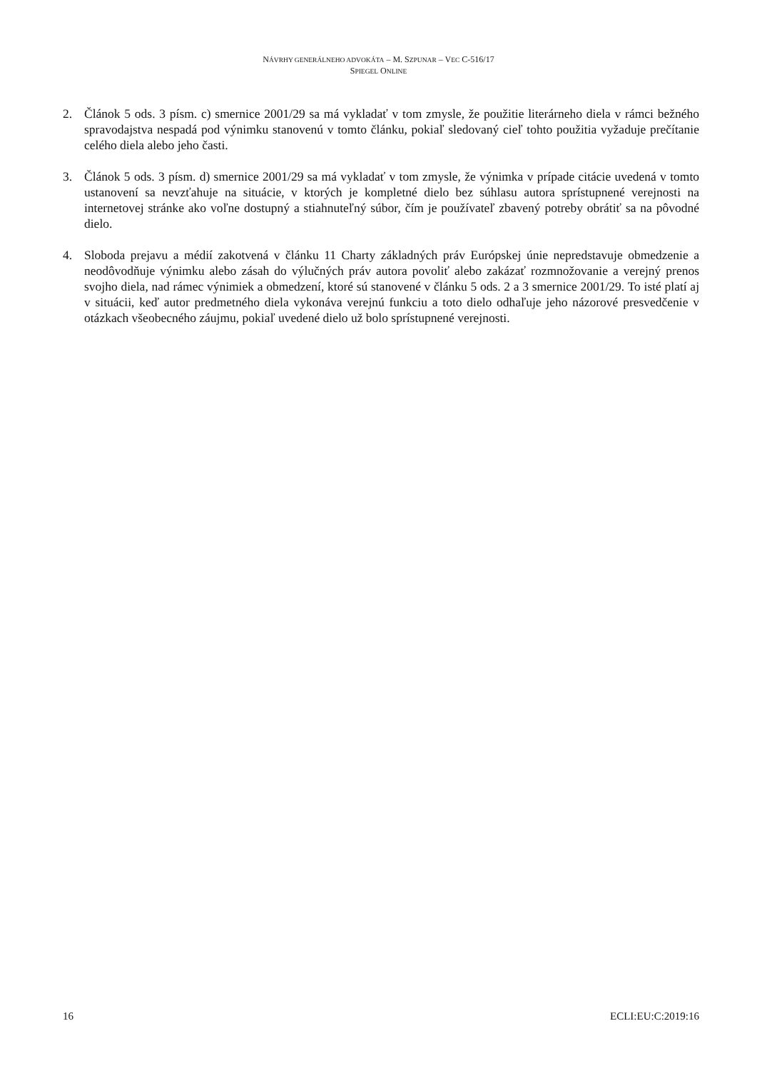NÁVRHY GENERÁLNEHO ADVOKÁTA – M. SZPUNAR – VEC C-516/17
SPIEGEL ONLINE
2. Článok 5 ods. 3 písm. c) smernice 2001/29 sa má vykladať v tom zmysle, že použitie literárneho diela v rámci bežného spravodajstva nespadá pod výnimku stanovenú v tomto článku, pokiaľ sledovaný cieľ tohto použitia vyžaduje prečítanie celého diela alebo jeho časti.
3. Článok 5 ods. 3 písm. d) smernice 2001/29 sa má vykladať v tom zmysle, že výnimka v prípade citácie uvedená v tomto ustanovení sa nevzťahuje na situácie, v ktorých je kompletné dielo bez súhlasu autora sprístupnené verejnosti na internetovej stránke ako voľne dostupný a stiahnuteľný súbor, čím je používateľ zbavený potreby obrátiť sa na pôvodné dielo.
4. Sloboda prejavu a médií zakotvená v článku 11 Charty základných práv Európskej únie nepredstavuje obmedzenie a neodôvodňuje výnimku alebo zásah do výlučných práv autora povoliť alebo zakázať rozmnožovanie a verejný prenos svojho diela, nad rámec výnimiek a obmedzení, ktoré sú stanovené v článku 5 ods. 2 a 3 smernice 2001/29. To isté platí aj v situácii, keď autor predmetného diela vykonáva verejnú funkciu a toto dielo odhaľuje jeho názorové presvedčenie v otázkach všeobecného záujmu, pokiaľ uvedené dielo už bolo sprístupnené verejnosti.
16 ECLI:EU:C:2019:16